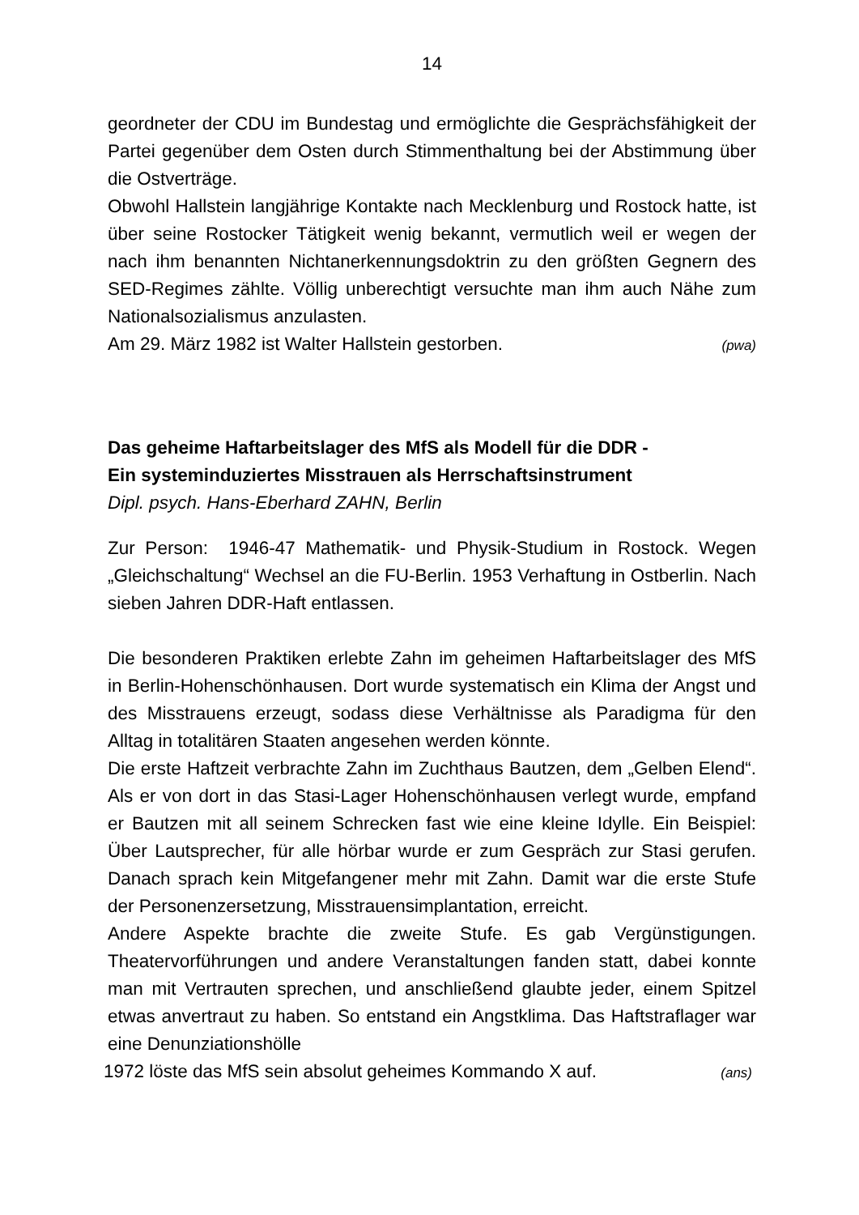14
geordneter der CDU im Bundestag und ermöglichte die Gesprächsfähigkeit der Partei gegenüber dem Osten durch Stimmenthaltung bei der Abstimmung über die Ostverträge.
Obwohl Hallstein langjährige Kontakte nach Mecklenburg und Rostock hatte, ist über seine Rostocker Tätigkeit wenig bekannt, vermutlich weil er wegen der nach ihm benannten Nichtanerkennungsdoktrin zu den größten Gegnern des SED-Regimes zählte. Völlig unberechtigt versuchte man ihm auch Nähe zum Nationalsozialismus anzulasten.
Am 29. März 1982 ist Walter Hallstein gestorben. (pwa)
Das geheime Haftarbeitslager des MfS als Modell für die DDR -
Ein systeminduziertes Misstrauen als Herrschaftsinstrument
Dipl. psych. Hans-Eberhard ZAHN, Berlin
Zur Person: 1946-47 Mathematik- und Physik-Studium in Rostock. Wegen „Gleichschaltung“ Wechsel an die FU-Berlin. 1953 Verhaftung in Ostberlin. Nach sieben Jahren DDR-Haft entlassen.
Die besonderen Praktiken erlebte Zahn im geheimen Haftarbeitslager des MfS in Berlin-Hohenschönhausen. Dort wurde systematisch ein Klima der Angst und des Misstrauens erzeugt, sodass diese Verhältnisse als Paradigma für den Alltag in totalitären Staaten angesehen werden könnte.
Die erste Haftzeit verbrachte Zahn im Zuchthaus Bautzen, dem „Gelben Elend“. Als er von dort in das Stasi-Lager Hohenschönhausen verlegt wurde, empfand er Bautzen mit all seinem Schrecken fast wie eine kleine Idylle. Ein Beispiel: Über Lautsprecher, für alle hörbar wurde er zum Gespräch zur Stasi gerufen. Danach sprach kein Mitgefangener mehr mit Zahn. Damit war die erste Stufe der Personenzersetzung, Misstrauensimplantation, erreicht.
Andere Aspekte brachte die zweite Stufe. Es gab Vergünstigungen. Theatervorführungen und andere Veranstaltungen fanden statt, dabei konnte man mit Vertrauten sprechen, und anschließend glaubte jeder, einem Spitzel etwas anvertraut zu haben. So entstand ein Angstklima. Das Haftstraflager war eine Denunziationshölle
1972 löste das MfS sein absolut geheimes Kommando X auf. (ans)